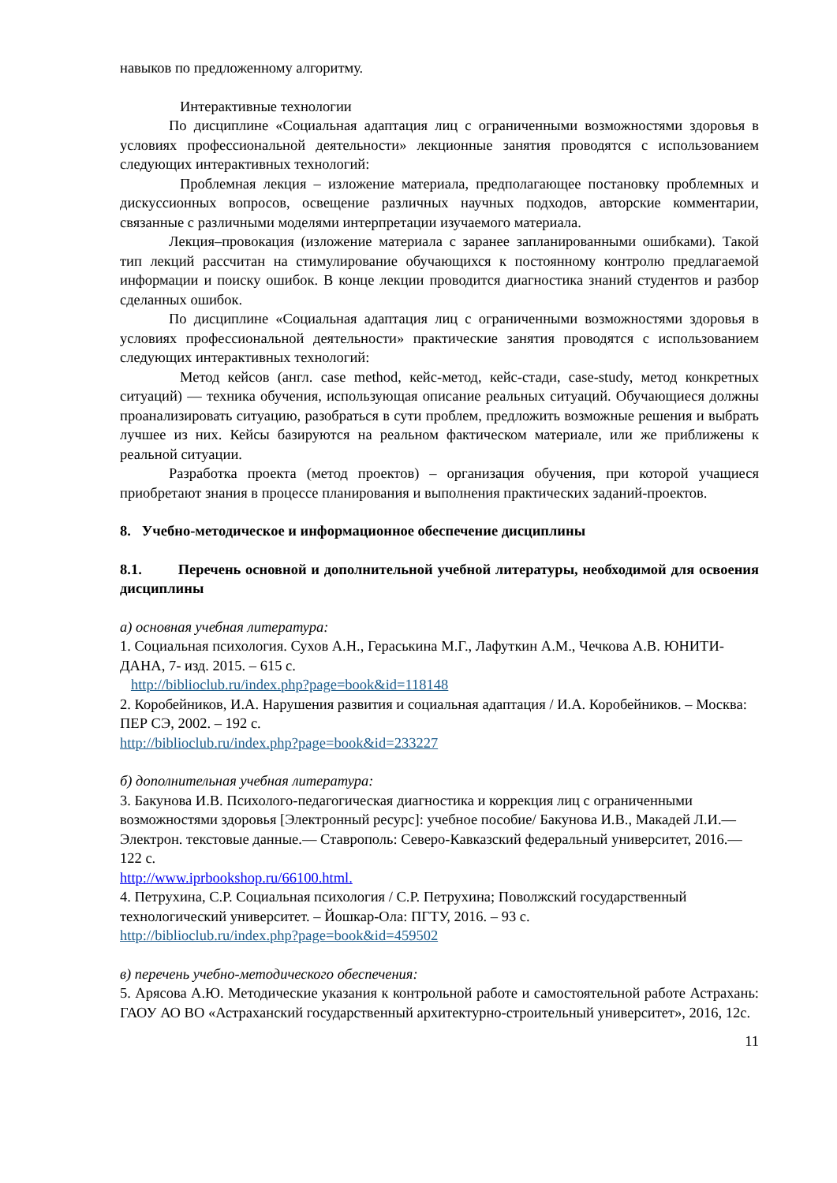навыков по предложенному алгоритму.
Интерактивные технологии
По дисциплине «Социальная адаптация лиц с ограниченными возможностями здоровья в условиях профессиональной деятельности» лекционные занятия проводятся с использованием следующих интерактивных технологий:
Проблемная лекция – изложение материала, предполагающее постановку проблемных и дискуссионных вопросов, освещение различных научных подходов, авторские комментарии, связанные с различными моделями интерпретации изучаемого материала.
Лекция–провокация (изложение материала с заранее запланированными ошибками). Такой тип лекций рассчитан на стимулирование обучающихся к постоянному контролю предлагаемой информации и поиску ошибок. В конце лекции проводится диагностика знаний студентов и разбор сделанных ошибок.
По дисциплине «Социальная адаптация лиц с ограниченными возможностями здоровья в условиях профессиональной деятельности» практические занятия проводятся с использованием следующих интерактивных технологий:
Метод кейсов (англ. case method, кейс-метод, кейс-стади, case-study, метод конкретных ситуаций) — техника обучения, использующая описание реальных ситуаций. Обучающиеся должны проанализировать ситуацию, разобраться в сути проблем, предложить возможные решения и выбрать лучшее из них. Кейсы базируются на реальном фактическом материале, или же приближены к реальной ситуации.
Разработка проекта (метод проектов) – организация обучения, при которой учащиеся приобретают знания в процессе планирования и выполнения практических заданий-проектов.
8. Учебно-методическое и информационное обеспечение дисциплины
8.1. Перечень основной и дополнительной учебной литературы, необходимой для освоения дисциплины
а) основная учебная литература:
1. Социальная психология. Сухов А.Н., Гераськина М.Г., Лафуткин А.М., Чечкова А.В. ЮНИТИ-ДАНА, 7- изд. 2015. – 615 с.
http://biblioclub.ru/index.php?page=book&id=118148
2. Коробейников, И.А. Нарушения развития и социальная адаптация / И.А. Коробейников. – Москва: ПЕР СЭ, 2002. – 192 с.
http://biblioclub.ru/index.php?page=book&id=233227
б) дополнительная учебная литература:
3. Бакунова И.В. Психолого-педагогическая диагностика и коррекция лиц с ограниченными возможностями здоровья [Электронный ресурс]: учебное пособие/ Бакунова И.В., Макадей Л.И.— Электрон. текстовые данные.— Ставрополь: Северо-Кавказский федеральный университет, 2016.— 122 с.
http://www.iprbookshop.ru/66100.html.
4. Петрухина, С.Р. Социальная психология / С.Р. Петрухина; Поволжский государственный технологический университет. – Йошкар-Ола: ПГТУ, 2016. – 93 с.
http://biblioclub.ru/index.php?page=book&id=459502
в) перечень учебно-методического обеспечения:
5. Арясова А.Ю. Методические указания к контрольной работе и самостоятельной работе Астрахань: ГАОУ АО ВО «Астраханский государственный архитектурно-строительный университет», 2016, 12с.
11